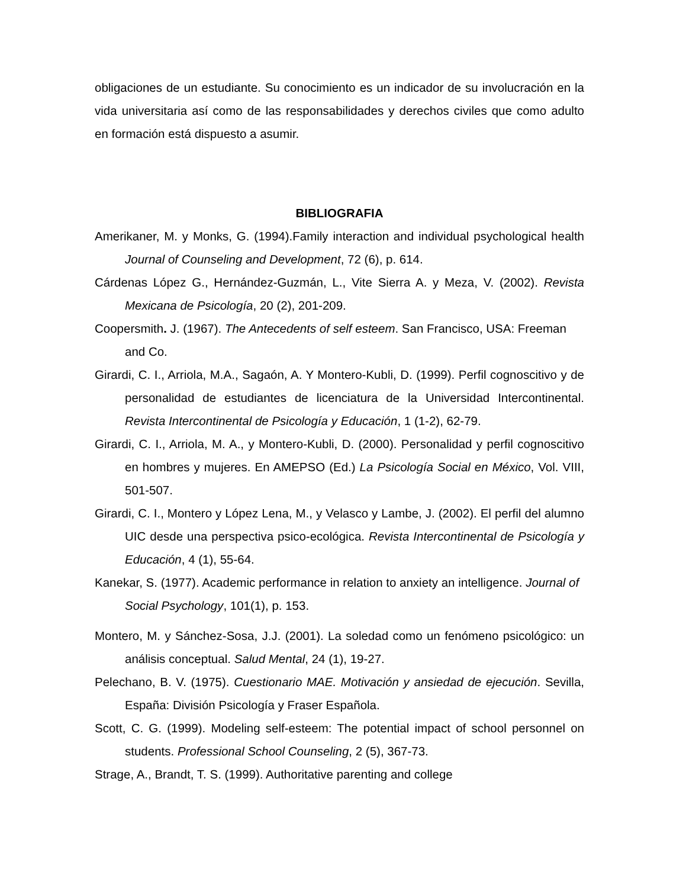obligaciones de un estudiante. Su conocimiento es un indicador de su involucración en la vida universitaria así como de las responsabilidades y derechos civiles que como adulto en formación está dispuesto a asumir.
BIBLIOGRAFIA
Amerikaner, M. y Monks, G. (1994).Family interaction and individual psychological health Journal of Counseling and Development, 72 (6), p. 614.
Cárdenas López G., Hernández-Guzmán, L., Vite Sierra A. y Meza, V. (2002). Revista Mexicana de Psicología, 20 (2), 201-209.
Coopersmith. J. (1967). The Antecedents of self esteem. San Francisco, USA: Freeman and Co.
Girardi, C. I., Arriola, M.A., Sagaón, A. Y Montero-Kubli, D. (1999). Perfil cognoscitivo y de personalidad de estudiantes de licenciatura de la Universidad Intercontinental. Revista Intercontinental de Psicología y Educación, 1 (1-2), 62-79.
Girardi, C. I., Arriola, M. A., y Montero-Kubli, D. (2000). Personalidad y perfil cognoscitivo en hombres y mujeres. En AMEPSO (Ed.) La Psicología Social en México, Vol. VIII, 501-507.
Girardi, C. I., Montero y López Lena, M., y Velasco y Lambe, J. (2002). El perfil del alumno UIC desde una perspectiva psico-ecológica. Revista Intercontinental de Psicología y Educación, 4 (1), 55-64.
Kanekar, S. (1977). Academic performance in relation to anxiety an intelligence. Journal of Social Psychology, 101(1), p. 153.
Montero, M. y Sánchez-Sosa, J.J. (2001). La soledad como un fenómeno psicológico: un análisis conceptual. Salud Mental, 24 (1), 19-27.
Pelechano, B. V. (1975). Cuestionario MAE. Motivación y ansiedad de ejecución. Sevilla, España: División Psicología y Fraser Española.
Scott, C. G. (1999). Modeling self-esteem: The potential impact of school personnel on students. Professional School Counseling, 2 (5), 367-73.
Strage, A., Brandt, T. S. (1999). Authoritative parenting and college